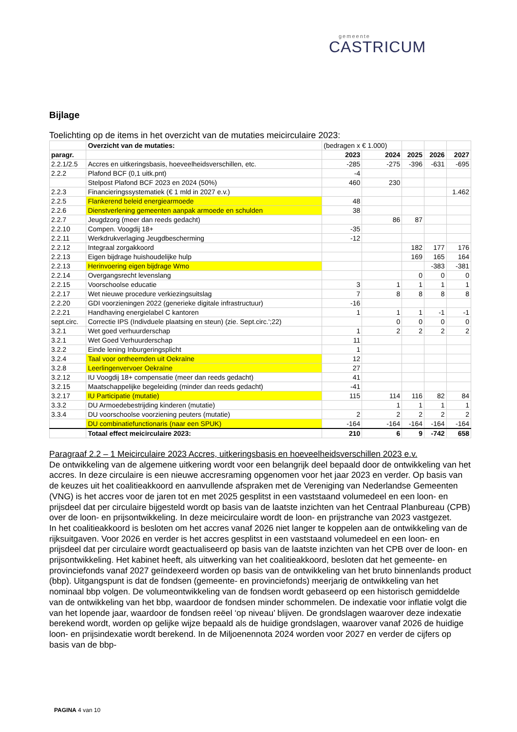gemeente
CASTRICUM
Bijlage
Toelichting op de items in het overzicht van de mutaties meicirculaire 2023:
| | Overzicht van de mutaties: | (bedragen x € 1.000) | | | | |
| paragr. | | 2023 | 2024 | 2025 | 2026 | 2027 |
| 2.2.1/2.5 | Accres en uitkeringsbasis, hoeveelheidsverschillen, etc. | -285 | -275 | -396 | -631 | -695 |
| 2.2.2 | Plafond BCF (0,1 uitk.pnt) | -4 | | | | |
| | Stelpost Plafond BCF 2023 en 2024 (50%) | 460 | 230 | | | |
| 2.2.3 | Financieringssystematiek (€ 1 mld in 2027 e.v.) | | | | | 1.462 |
| 2.2.5 | Flankerend beleid energiearmoede | 48 | | | | |
| 2.2.6 | Dienstverlening gemeenten aanpak armoede en schulden | 38 | | | | |
| 2.2.7 | Jeugdzorg (meer dan reeds gedacht) | | 86 | 87 | | |
| 2.2.10 | Compen. Voogdij 18+ | -35 | | | | |
| 2.2.11 | Werkdrukverlaging Jeugdbescherming | -12 | | | | |
| 2.2.12 | Integraal zorgakkoord | | | 182 | 177 | 176 |
| 2.2.13 | Eigen bijdrage huishoudelijke hulp | | | 169 | 165 | 164 |
| 2.2.13 | Herinvoering eigen bijdrage Wmo | | | | -383 | -381 |
| 2.2.14 | Overgangsrecht levenslang | | | 0 | 0 | 0 |
| 2.2.15 | Voorschoolse educatie | 3 | 1 | 1 | 1 | 1 |
| 2.2.17 | Wet nieuwe procedure verkiezingsuitslag | 7 | 8 | 8 | 8 | 8 |
| 2.2.20 | GDI voorzieningen 2022 (generieke digitale infrastructuur) | -16 | | | | |
| 2.2.21 | Handhaving energielabel C kantoren | 1 | 1 | 1 | -1 | -1 |
| sept.circ. | Correctie IPS (Indivduele plaatsing en steun) (zie. Sept.circ.';22) | | 0 | 0 | 0 | 0 |
| 3.2.1 | Wet goed verhuurderschap | 1 | 2 | 2 | 2 | 2 |
| 3.2.1 | Wet Goed Verhuurderschap | 11 | | | | |
| 3.2.2 | Einde lening Inburgeringsplicht | 1 | | | | |
| 3.2.4 | Taal voor ontheemden uit Oekraïne | 12 | | | | |
| 3.2.8 | Leerlingenvervoer Oekraïne | 27 | | | | |
| 3.2.12 | IU Voogdij 18+ compensatie (meer dan reeds gedacht) | 41 | | | | |
| 3.2.15 | Maatschappelijke begeleiding (minder dan reeds gedacht) | -41 | | | | |
| 3.2.17 | IU Participatie (mutatie) | 115 | 114 | 116 | 82 | 84 |
| 3.3.2 | DU Armoedebestrijding kinderen (mutatie) | | 1 | 1 | 1 | 1 |
| 3.3.4 | DU voorschoolse voorziening peuters (mutatie) | 2 | 2 | 2 | 2 | 2 |
| | DU combinatiefunctionaris (naar een SPUK) | -164 | -164 | -164 | -164 | -164 |
| | Totaal effect meicirculaire 2023: | 210 | 6 | 9 | -742 | 658 |
Paragraaf 2.2 – 1 Meicirculaire 2023 Accres, uitkeringsbasis en hoeveelheidsverschillen 2023 e.v.
De ontwikkeling van de algemene uitkering wordt voor een belangrijk deel bepaald door de ontwikkeling van het accres. In deze circulaire is een nieuwe accresraming opgenomen voor het jaar 2023 en verder. Op basis van de keuzes uit het coalitieakkoord en aanvullende afspraken met de Vereniging van Nederlandse Gemeenten (VNG) is het accres voor de jaren tot en met 2025 gesplitst in een vaststaand volumedeel en een loon- en prijsdeel dat per circulaire bijgesteld wordt op basis van de laatste inzichten van het Centraal Planbureau (CPB) over de loon- en prijsontwikkeling. In deze meicirculaire wordt de loon- en prijstranche van 2023 vastgezet.
In het coalitieakkoord is besloten om het accres vanaf 2026 niet langer te koppelen aan de ontwikkeling van de rijksuitgaven. Voor 2026 en verder is het accres gesplitst in een vaststaand volumedeel en een loon- en prijsdeel dat per circulaire wordt geactualiseerd op basis van de laatste inzichten van het CPB over de loon- en prijsontwikkeling. Het kabinet heeft, als uitwerking van het coalitieakkoord, besloten dat het gemeente- en provinciefonds vanaf 2027 geïndexeerd worden op basis van de ontwikkeling van het bruto binnenlands product (bbp). Uitgangspunt is dat de fondsen (gemeente- en provinciefonds) meerjarig de ontwikkeling van het nominaal bbp volgen. De volumeontwikkeling van de fondsen wordt gebaseerd op een historisch gemiddelde van de ontwikkeling van het bbp, waardoor de fondsen minder schommelen. De indexatie voor inflatie volgt die van het lopende jaar, waardoor de fondsen reëel ‘op niveau’ blijven. De grondslagen waarover deze indexatie berekend wordt, worden op gelijke wijze bepaald als de huidige grondslagen, waarover vanaf 2026 de huidige loon- en prijsindexatie wordt berekend. In de Miljoenennota 2024 worden voor 2027 en verder de cijfers op basis van de bbp-
PAGINA 4 van 10